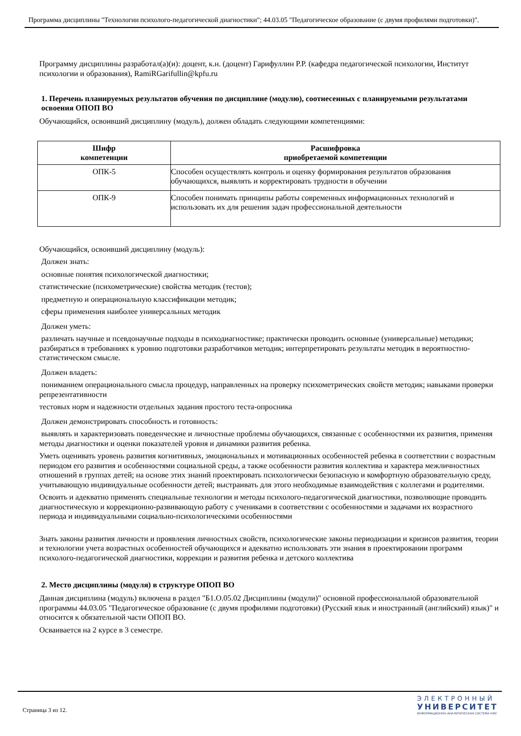Программа дисциплины "Технологии психолого-педагогической диагностики"; 44.03.05 "Педагогическое образование (с двумя профилями подготовки)".
Программу дисциплины разработал(а)(и): доцент, к.н. (доцент) Гарифуллин Р.Р. (кафедра педагогической психологии, Институт психологии и образования), RamiRGarifullin@kpfu.ru
1. Перечень планируемых результатов обучения по дисциплине (модулю), соотнесенных с планируемыми результатами освоения ОПОП ВО
Обучающийся, освоивший дисциплину (модуль), должен обладать следующими компетенциями:
| Шифр компетенции | Расшифровка приобретаемой компетенции |
| --- | --- |
| ОПК-5 | Способен осуществлять контроль и оценку формирования результатов образования обучающихся, выявлять и корректировать трудности в обучении |
| ОПК-9 | Способен понимать принципы работы современных информационных технологий и использовать их для решения задач профессиональной деятельности |
Обучающийся, освоивший дисциплину (модуль):
Должен знать:
основные понятия психологической диагностики;
статистические (психометрические) свойства методик (тестов);
предметную и операциональную классификации методик;
сферы применения наиболее универсальных методик
Должен уметь:
различать научные и псевдонаучные подходы в психодиагностике; практически проводить основные (универсальные) методики; разбираться в требованиях к уровню подготовки разработчиков методик; интерпретировать результаты методик в вероятностно-статистическом смысле.
Должен владеть:
пониманием операционального смысла процедур, направленных на проверку психометрических свойств методик; навыками проверки репрезентативности
тестовых норм и надежности отдельных задания простого теста-опросника
Должен демонстрировать способность и готовность:
выявлять и характеризовать поведенческие и личностные проблемы обучающихся, связанные с особенностями их развития, применяя методы диагностики и оценки показателей уровня и динамики развития ребенка.
Уметь оценивать уровень развития когнитивных, эмоциональных и мотивационных особенностей ребенка в соответствии с возрастным периодом его развития и особенностями социальной среды, а также особенности развития коллектива и характера межличностных отношений в группах детей; на основе этих знаний проектировать психологически безопасную и комфортную образовательную среду, учитывающую индивидуальные особенности детей; выстраивать для этого необходимые взаимодействия с коллегами и родителями.
Освоить и адекватно применять специальные технологии и методы психолого-педагогической диагностики, позволяющие проводить диагностическую и коррекционно-развивающую работу с учениками в соответствии с особенностями и задачами их возрастного периода и индивидуальными социально-психологическими особенностями
Знать законы развития личности и проявления личностных свойств, психологические законы периодизации и кризисов развития, теории и технологии учета возрастных особенностей обучающихся и адекватно использовать эти знания в проектировании программ психолого-педагогической диагностики, коррекции и развития ребенка и детского коллектива
2. Место дисциплины (модуля) в структуре ОПОП ВО
Данная дисциплина (модуль) включена в раздел "Б1.О.05.02 Дисциплины (модули)" основной профессиональной образовательной программы 44.03.05 "Педагогическое образование (с двумя профилями подготовки) (Русский язык и иностранный (английский) язык)" и относится к обязательной части ОПОП ВО.
Осваивается на 2 курсе в 3 семестре.
Страница 3 из 12.
ЭЛЕКТРОННЫЙ
УНИВЕРСИТЕТ
ИНФОРМАЦИОННО-АНАЛИТИЧЕСКАЯ СИСТЕМА КФУ